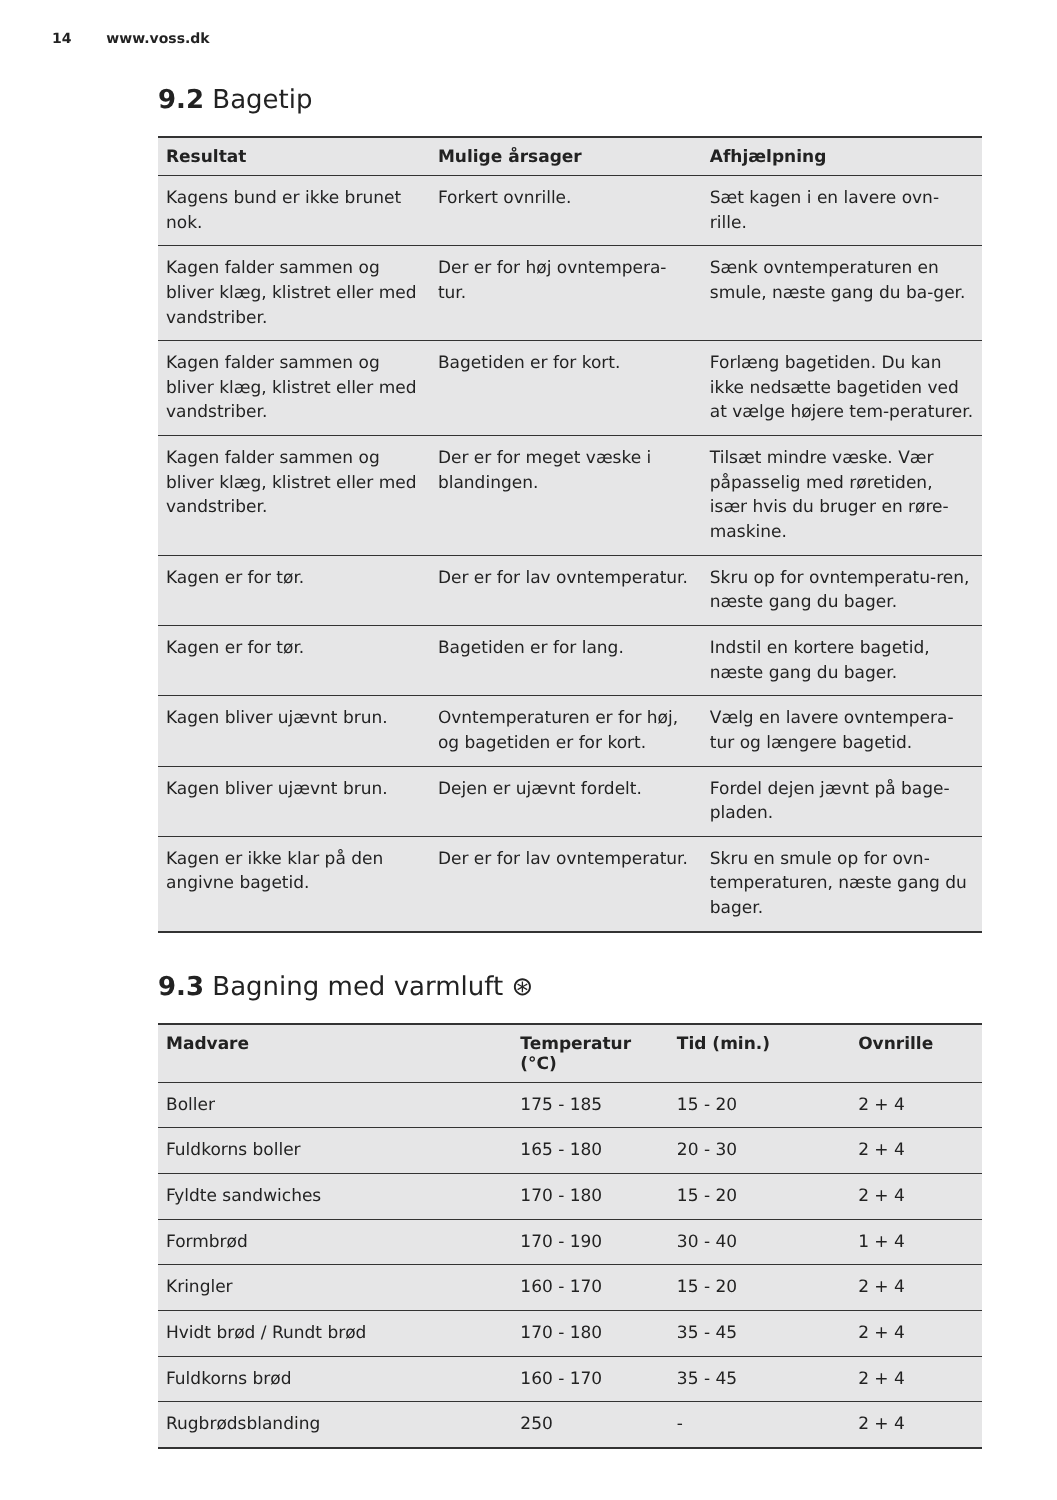14 www.voss.dk
9.2 Bagetip
| Resultat | Mulige årsager | Afhjælpning |
| --- | --- | --- |
| Kagens bund er ikke brunet nok. | Forkert ovnrille. | Sæt kagen i en lavere ovn-rille. |
| Kagen falder sammen og bliver klæg, klistret eller med vandstriber. | Der er for høj ovntempera-tur. | Sænk ovntemperaturen en smule, næste gang du ba-ger. |
| Kagen falder sammen og bliver klæg, klistret eller med vandstriber. | Bagetiden er for kort. | Forlæng bagetiden. Du kan ikke nedsætte bagetiden ved at vælge højere tem-peraturer. |
| Kagen falder sammen og bliver klæg, klistret eller med vandstriber. | Der er for meget væske i blandingen. | Tilsæt mindre væske. Vær påpasselig med røretiden, især hvis du bruger en røre-maskine. |
| Kagen er for tør. | Der er for lav ovntemperatur. | Skru op for ovntemperatu-ren, næste gang du bager. |
| Kagen er for tør. | Bagetiden er for lang. | Indstil en kortere bagetid, næste gang du bager. |
| Kagen bliver ujævnt brun. | Ovntemperaturen er for høj, og bagetiden er for kort. | Vælg en lavere ovntempera-tur og længere bagetid. |
| Kagen bliver ujævnt brun. | Dejen er ujævnt fordelt. | Fordel dejen jævnt på bage-pladen. |
| Kagen er ikke klar på den angivne bagetid. | Der er for lav ovntemperatur. | Skru en smule op for ovn-temperaturen, næste gang du bager. |
9.3 Bagning med varmluft ⊛
| Madvare | Temperatur (°C) | Tid (min.) | Ovnrille |
| --- | --- | --- | --- |
| Boller | 175 - 185 | 15 - 20 | 2 + 4 |
| Fuldkorns boller | 165 - 180 | 20 - 30 | 2 + 4 |
| Fyldte sandwiches | 170 - 180 | 15 - 20 | 2 + 4 |
| Formbrød | 170 - 190 | 30 - 40 | 1 + 4 |
| Kringler | 160 - 170 | 15 - 20 | 2 + 4 |
| Hvidt brød / Rundt brød | 170 - 180 | 35 - 45 | 2 + 4 |
| Fuldkorns brød | 160 - 170 | 35 - 45 | 2 + 4 |
| Rugbrødsblanding | 250 | - | 2 + 4 |